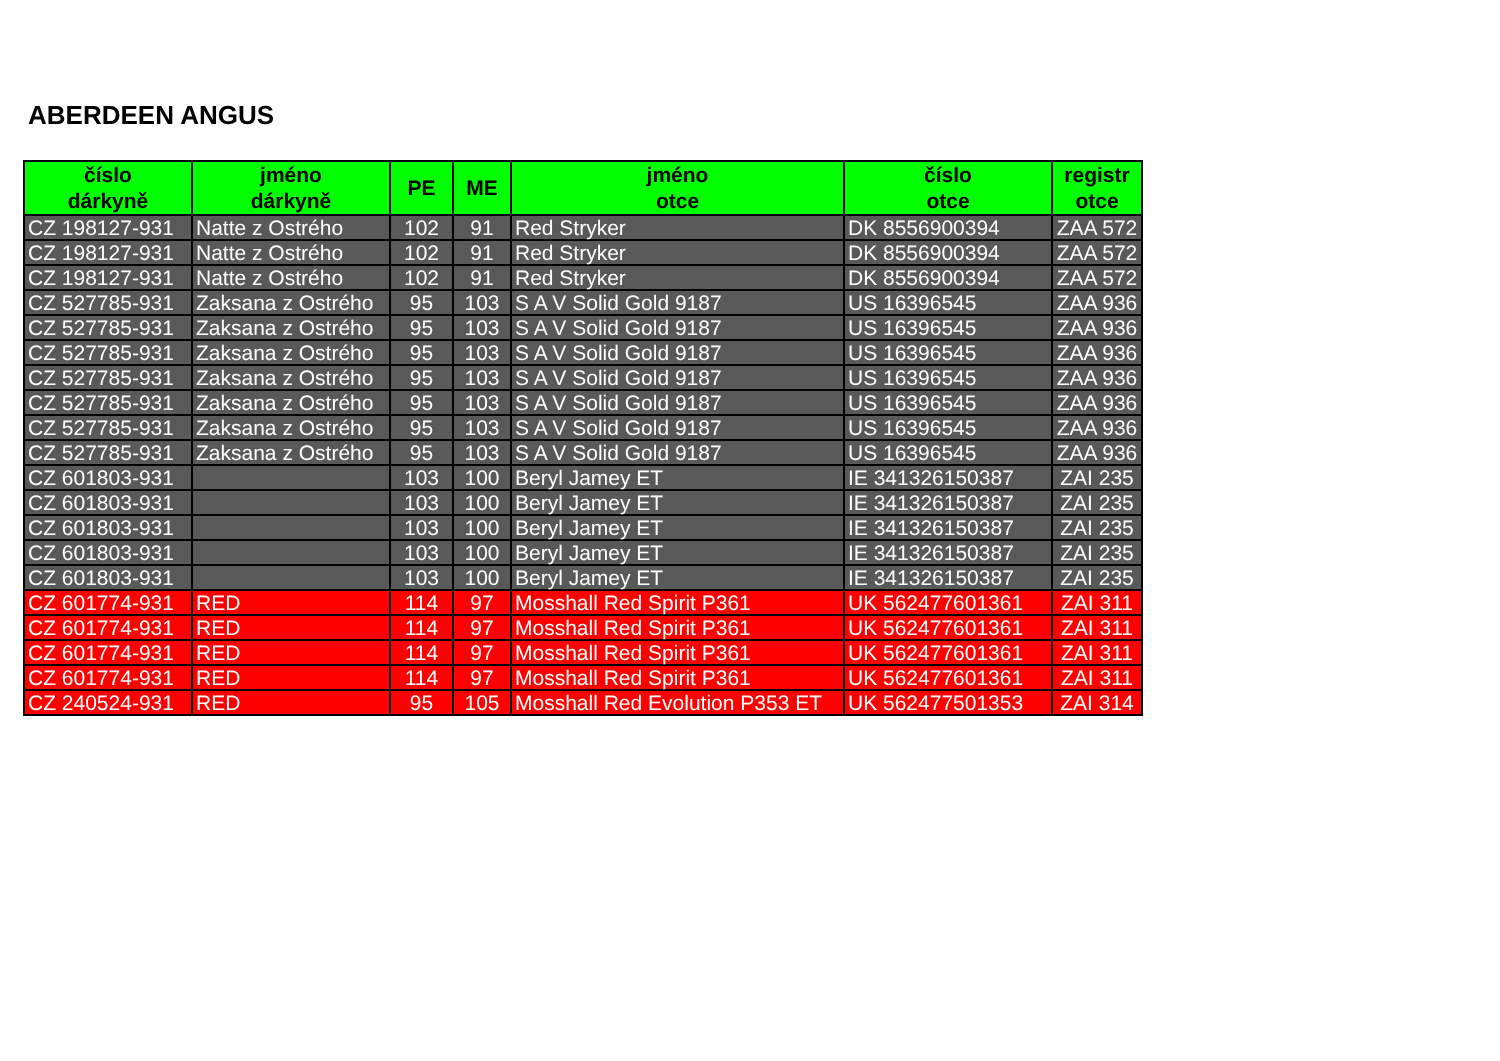ABERDEEN ANGUS
| číslo dárkyně | jméno dárkyně | PE | ME | jméno otce | číslo otce | registr otce |
| --- | --- | --- | --- | --- | --- | --- |
| CZ 198127-931 | Natte z Ostrého | 102 | 91 | Red Stryker | DK 8556900394 | ZAA 572 |
| CZ 198127-931 | Natte z Ostrého | 102 | 91 | Red Stryker | DK 8556900394 | ZAA 572 |
| CZ 198127-931 | Natte z Ostrého | 102 | 91 | Red Stryker | DK 8556900394 | ZAA 572 |
| CZ 527785-931 | Zaksana z Ostrého | 95 | 103 | S A V Solid Gold 9187 | US 16396545 | ZAA 936 |
| CZ 527785-931 | Zaksana z Ostrého | 95 | 103 | S A V Solid Gold 9187 | US 16396545 | ZAA 936 |
| CZ 527785-931 | Zaksana z Ostrého | 95 | 103 | S A V Solid Gold 9187 | US 16396545 | ZAA 936 |
| CZ 527785-931 | Zaksana z Ostrého | 95 | 103 | S A V Solid Gold 9187 | US 16396545 | ZAA 936 |
| CZ 527785-931 | Zaksana z Ostrého | 95 | 103 | S A V Solid Gold 9187 | US 16396545 | ZAA 936 |
| CZ 527785-931 | Zaksana z Ostrého | 95 | 103 | S A V Solid Gold 9187 | US 16396545 | ZAA 936 |
| CZ 527785-931 | Zaksana z Ostrého | 95 | 103 | S A V Solid Gold 9187 | US 16396545 | ZAA 936 |
| CZ 601803-931 | | 103 | 100 | Beryl Jamey ET | IE 341326150387 | ZAI 235 |
| CZ 601803-931 | | 103 | 100 | Beryl Jamey ET | IE 341326150387 | ZAI 235 |
| CZ 601803-931 | | 103 | 100 | Beryl Jamey ET | IE 341326150387 | ZAI 235 |
| CZ 601803-931 | | 103 | 100 | Beryl Jamey ET | IE 341326150387 | ZAI 235 |
| CZ 601803-931 | | 103 | 100 | Beryl Jamey ET | IE 341326150387 | ZAI 235 |
| CZ 601774-931 | RED | 114 | 97 | Mosshall Red Spirit P361 | UK 562477601361 | ZAI 311 |
| CZ 601774-931 | RED | 114 | 97 | Mosshall Red Spirit P361 | UK 562477601361 | ZAI 311 |
| CZ 601774-931 | RED | 114 | 97 | Mosshall Red Spirit P361 | UK 562477601361 | ZAI 311 |
| CZ 601774-931 | RED | 114 | 97 | Mosshall Red Spirit P361 | UK 562477601361 | ZAI 311 |
| CZ 240524-931 | RED | 95 | 105 | Mosshall Red Evolution P353 ET | UK 562477501353 | ZAI 314 |